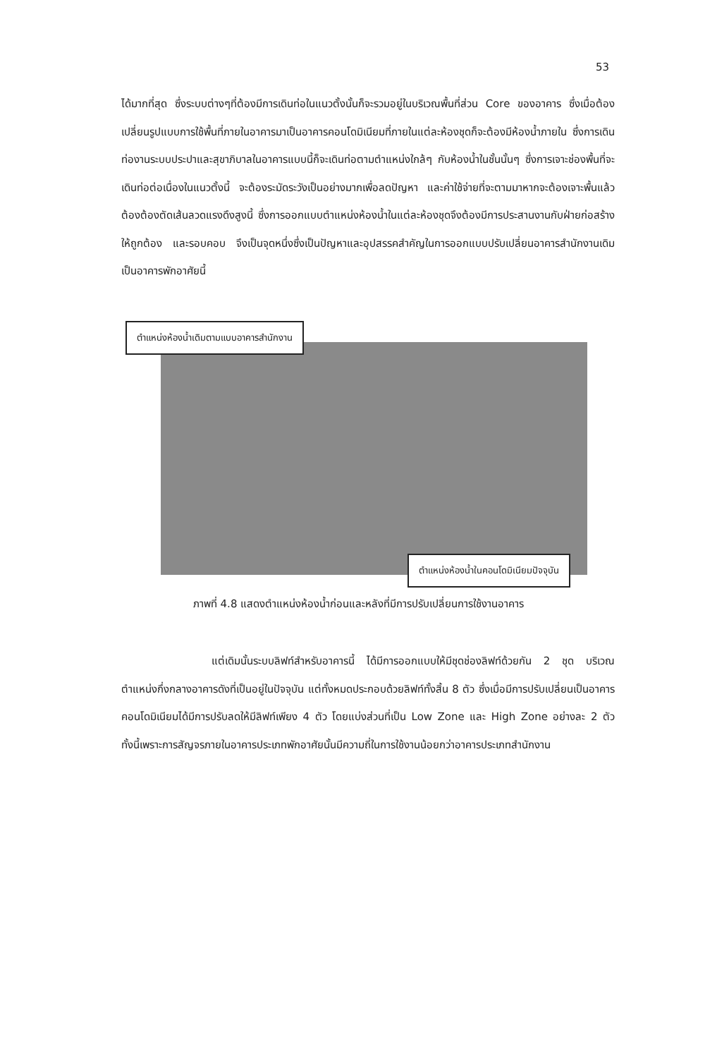53
ได้มากที่สุด ซึ่งระบบต่างๆที่ต้องมีการเดินท่อในแนวตั้งนั้นก็จะรวมอยู่ในบริเวณพื้นที่ส่วน Core ของอาคาร ซึ่งเมื่อต้องเปลี่ยนรูปแบบการใช้พื้นที่ภายในอาคารมาเป็นอาคารคอนโดมิเนียมที่ภายในแต่ละห้องชุดก็จะต้องมีห้องน้ำภายใน ซึ่งการเดินท่องานระบบประปาและสุขาภิบาลในอาคารแบบนี้ก็จะเดินท่อตามตำแหน่งใกล้ๆ กับห้องน้ำในชั้นนั้นๆ ซึ่งการเจาะช่องพื้นที่จะเดินท่อต่อเนื่องในแนวตั้งนี้ จะต้องระมัดระวังเป็นอย่างมากเพื่อลดปัญหา และค่าใช้จ่ายที่จะตามมาหากจะต้องเจาะพื้นแล้วต้องต้องตัดเส้นลวดแรงดึงสูงนี้ ซึ่งการออกแบบตำแหน่งห้องน้ำในแต่ละห้องชุดจึงต้องมีการประสานงานกับฝ่ายก่อสร้างให้ถูกต้อง และรอบคอบ จึงเป็นจุดหนึ่งซึ่งเป็นปัญหาและอุปสรรคสำคัญในการออกแบบปรับเปลี่ยนอาคารสำนักงานเดิม เป็นอาคารพักอาศัยนี้
ตำแหน่งห้องน้ำเดิมตามแบบอาคารสำนักงาน
ตำแหน่งห้องน้ำในคอนโดมิเนียมปัจจุบัน
ภาพที่ 4.8 แสดงตำแหน่งห้องน้ำก่อนและหลังที่มีการปรับเปลี่ยนการใช้งานอาคาร
แต่เดิมนั้นระบบลิฟท์สำหรับอาคารนี้ ได้มีการออกแบบให้มีชุดช่องลิฟท์ด้วยกัน 2 ชุด บริเวณตำแหน่งกึ่งกลางอาคารดังที่เป็นอยู่ในปัจจุบัน แต่ทั้งหมดประกอบด้วยลิฟท์ทั้งสิ้น 8 ตัว ซึ่งเมื่อมีการปรับเปลี่ยนเป็นอาคารคอนโดมิเนียมได้มีการปรับลดให้มีลิฟท์เพียง 4 ตัว โดยแบ่งส่วนที่เป็น Low Zone และ High Zone อย่างละ 2 ตัว ทั้งนี้เพราะการสัญจรภายในอาคารประเภทพักอาศัยนั้นมีความถี่ในการใช้งานน้อยกว่าอาคารประเภทสำนักงาน